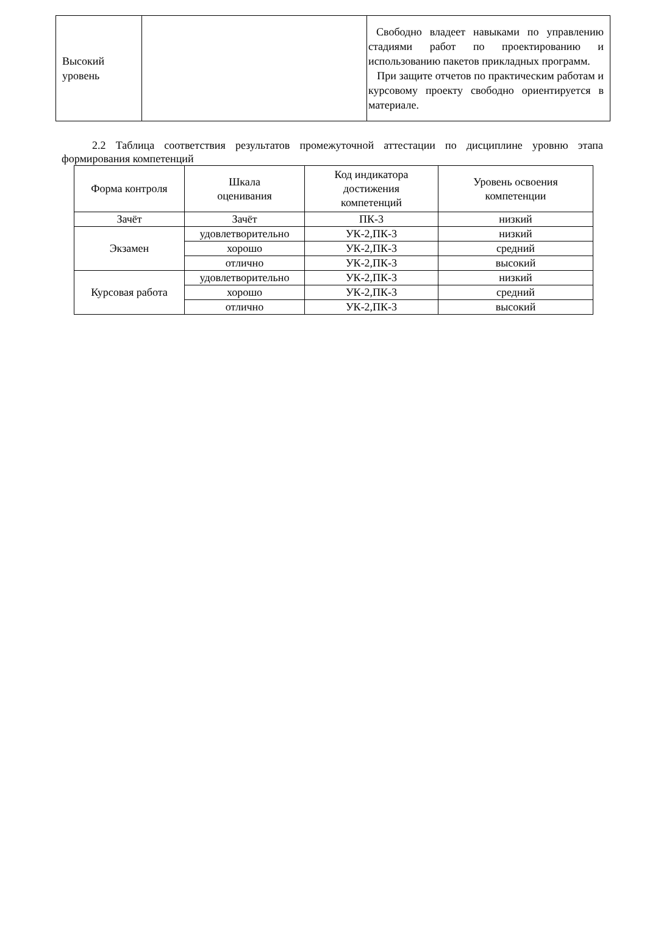| Высокий уровень | | Свободно владеет навыками по управлению стадиями работ по проектированию и использованию пакетов прикладных программ. При защите отчетов по практическим работам и курсовому проекту свободно ориентируется в материале. |
2.2 Таблица соответствия результатов промежуточной аттестации по дисциплине уровню этапа формирования компетенций
| Форма контроля | Шкала оценивания | Код индикатора достижения компетенций | Уровень освоения компетенции |
| --- | --- | --- | --- |
| Зачёт | Зачёт | ПК-3 | низкий |
| Экзамен | удовлетворительно | УК-2,ПК-3 | низкий |
| | хорошо | УК-2,ПК-3 | средний |
| | отлично | УК-2,ПК-3 | высокий |
| Курсовая работа | удовлетворительно | УК-2,ПК-3 | низкий |
| | хорошо | УК-2,ПК-3 | средний |
| | отлично | УК-2,ПК-3 | высокий |